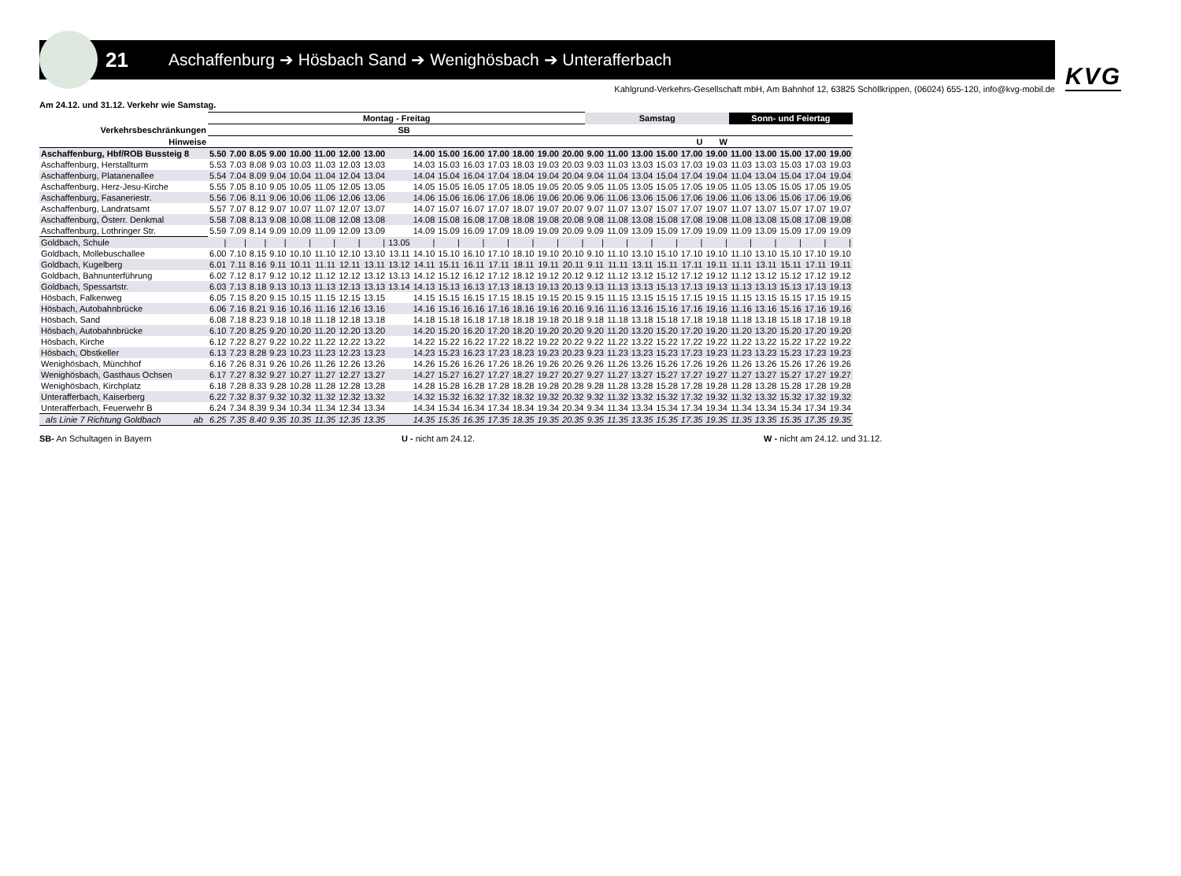21
Aschaffenburg ➔ Hösbach Sand ➔ Wenighösbach ➔ Unterafferbach
KVG
Kahlgrund-Verkehrs-Gesellschaft mbH, Am Bahnhof 12, 63825 Schöllkrippen, (06024) 655-120, info@kvg-mobil.de
Am 24.12. und 31.12. Verkehr wie Samstag.
| | Montag - Freitag | | | | | | | | | | | | | | | | Samstag | | | | | | Sonn- und Feiertag | | | | |
| --- | --- | --- | --- | --- | --- | --- | --- | --- | --- | --- | --- | --- | --- | --- | --- | --- | --- | --- | --- | --- | --- | --- | --- | --- | --- | --- | --- |
| Verkehrsbeschränkungen | | | | | | | | | SB | | | | | | | | | | | | | | | | | | |
| Hinweise | | | | | | | | | | | | | | | | | | | | | U | W | | | | | |
| Aschaffenburg, Hbf/ROB Bussteig 8 | 5.50 | 7.00 | 8.05 | 9.00 | 10.00 | 11.00 | 12.00 | 13.00 | | 14.00 | 15.00 | 16.00 | 17.00 | 18.00 | 19.00 | 20.00 | 9.00 | 11.00 | 13.00 | 15.00 | 17.00 | 19.00 | 11.00 | 13.00 | 15.00 | 17.00 | 19.00 |
| Aschaffenburg, Herstallturm | 5.53 | 7.03 | 8.08 | 9.03 | 10.03 | 11.03 | 12.03 | 13.03 | | 14.03 | 15.03 | 16.03 | 17.03 | 18.03 | 19.03 | 20.03 | 9.03 | 11.03 | 13.03 | 15.03 | 17.03 | 19.03 | 11.03 | 13.03 | 15.03 | 17.03 | 19.03 |
| Aschaffenburg, Platanenallee | 5.54 | 7.04 | 8.09 | 9.04 | 10.04 | 11.04 | 12.04 | 13.04 | | 14.04 | 15.04 | 16.04 | 17.04 | 18.04 | 19.04 | 20.04 | 9.04 | 11.04 | 13.04 | 15.04 | 17.04 | 19.04 | 11.04 | 13.04 | 15.04 | 17.04 | 19.04 |
| Aschaffenburg, Herz-Jesu-Kirche | 5.55 | 7.05 | 8.10 | 9.05 | 10.05 | 11.05 | 12.05 | 13.05 | | 14.05 | 15.05 | 16.05 | 17.05 | 18.05 | 19.05 | 20.05 | 9.05 | 11.05 | 13.05 | 15.05 | 17.05 | 19.05 | 11.05 | 13.05 | 15.05 | 17.05 | 19.05 |
| Aschaffenburg, Fasaneriestr. | 5.56 | 7.06 | 8.11 | 9.06 | 10.06 | 11.06 | 12.06 | 13.06 | | 14.06 | 15.06 | 16.06 | 17.06 | 18.06 | 19.06 | 20.06 | 9.06 | 11.06 | 13.06 | 15.06 | 17.06 | 19.06 | 11.06 | 13.06 | 15.06 | 17.06 | 19.06 |
| Aschaffenburg, Landratsamt | 5.57 | 7.07 | 8.12 | 9.07 | 10.07 | 11.07 | 12.07 | 13.07 | | 14.07 | 15.07 | 16.07 | 17.07 | 18.07 | 19.07 | 20.07 | 9.07 | 11.07 | 13.07 | 15.07 | 17.07 | 19.07 | 11.07 | 13.07 | 15.07 | 17.07 | 19.07 |
| Aschaffenburg, Österr. Denkmal | 5.58 | 7.08 | 8.13 | 9.08 | 10.08 | 11.08 | 12.08 | 13.08 | | 14.08 | 15.08 | 16.08 | 17.08 | 18.08 | 19.08 | 20.08 | 9.08 | 11.08 | 13.08 | 15.08 | 17.08 | 19.08 | 11.08 | 13.08 | 15.08 | 17.08 | 19.08 |
| Aschaffenburg, Lothringer Str. | 5.59 | 7.09 | 8.14 | 9.09 | 10.09 | 11.09 | 12.09 | 13.09 | | 14.09 | 15.09 | 16.09 | 17.09 | 18.09 | 19.09 | 20.09 | 9.09 | 11.09 | 13.09 | 15.09 | 17.09 | 19.09 | 11.09 | 13.09 | 15.09 | 17.09 | 19.09 |
| Goldbach, Schule | / | / | / | / | / | / | / | / | 13.05 | / | / | / | / | / | / | / | / | / | / | / | / | / | / | / | / | / | / |
| Goldbach, Mollebuschallee | 6.00 | 7.10 | 8.15 | 9.10 | 10.10 | 11.10 | 12.10 | 13.10 | 13.11 | 14.10 | 15.10 | 16.10 | 17.10 | 18.10 | 19.10 | 20.10 | 9.10 | 11.10 | 13.10 | 15.10 | 17.10 | 19.10 | 11.10 | 13.10 | 15.10 | 17.10 | 19.10 |
| Goldbach, Kugelberg | 6.01 | 7.11 | 8.16 | 9.11 | 10.11 | 11.11 | 12.11 | 13.11 | 13.12 | 14.11 | 15.11 | 16.11 | 17.11 | 18.11 | 19.11 | 20.11 | 9.11 | 11.11 | 13.11 | 15.11 | 17.11 | 19.11 | 11.11 | 13.11 | 15.11 | 17.11 | 19.11 |
| Goldbach, Bahnunterführung | 6.02 | 7.12 | 8.17 | 9.12 | 10.12 | 11.12 | 12.12 | 13.12 | 13.13 | 14.12 | 15.12 | 16.12 | 17.12 | 18.12 | 19.12 | 20.12 | 9.12 | 11.12 | 13.12 | 15.12 | 17.12 | 19.12 | 11.12 | 13.12 | 15.12 | 17.12 | 19.12 |
| Goldbach, Spessartstr. | 6.03 | 7.13 | 8.18 | 9.13 | 10.13 | 11.13 | 12.13 | 13.13 | 13.14 | 14.13 | 15.13 | 16.13 | 17.13 | 18.13 | 19.13 | 20.13 | 9.13 | 11.13 | 13.13 | 15.13 | 17.13 | 19.13 | 11.13 | 13.13 | 15.13 | 17.13 | 19.13 |
| Hösbach, Falkenweg | 6.05 | 7.15 | 8.20 | 9.15 | 10.15 | 11.15 | 12.15 | 13.15 | | 14.15 | 15.15 | 16.15 | 17.15 | 18.15 | 19.15 | 20.15 | 9.15 | 11.15 | 13.15 | 15.15 | 17.15 | 19.15 | 11.15 | 13.15 | 15.15 | 17.15 | 19.15 |
| Hösbach, Autobahnbrücke | 6.06 | 7.16 | 8.21 | 9.16 | 10.16 | 11.16 | 12.16 | 13.16 | | 14.16 | 15.16 | 16.16 | 17.16 | 18.16 | 19.16 | 20.16 | 9.16 | 11.16 | 13.16 | 15.16 | 17.16 | 19.16 | 11.16 | 13.16 | 15.16 | 17.16 | 19.16 |
| Hösbach, Sand | 6.08 | 7.18 | 8.23 | 9.18 | 10.18 | 11.18 | 12.18 | 13.18 | | 14.18 | 15.18 | 16.18 | 17.18 | 18.18 | 19.18 | 20.18 | 9.18 | 11.18 | 13.18 | 15.18 | 17.18 | 19.18 | 11.18 | 13.18 | 15.18 | 17.18 | 19.18 |
| Hösbach, Autobahnbrücke | 6.10 | 7.20 | 8.25 | 9.20 | 10.20 | 11.20 | 12.20 | 13.20 | | 14.20 | 15.20 | 16.20 | 17.20 | 18.20 | 19.20 | 20.20 | 9.20 | 11.20 | 13.20 | 15.20 | 17.20 | 19.20 | 11.20 | 13.20 | 15.20 | 17.20 | 19.20 |
| Hösbach, Kirche | 6.12 | 7.22 | 8.27 | 9.22 | 10.22 | 11.22 | 12.22 | 13.22 | | 14.22 | 15.22 | 16.22 | 17.22 | 18.22 | 19.22 | 20.22 | 9.22 | 11.22 | 13.22 | 15.22 | 17.22 | 19.22 | 11.22 | 13.22 | 15.22 | 17.22 | 19.22 |
| Hösbach, Obstkeller | 6.13 | 7.23 | 8.28 | 9.23 | 10.23 | 11.23 | 12.23 | 13.23 | | 14.23 | 15.23 | 16.23 | 17.23 | 18.23 | 19.23 | 20.23 | 9.23 | 11.23 | 13.23 | 15.23 | 17.23 | 19.23 | 11.23 | 13.23 | 15.23 | 17.23 | 19.23 |
| Wenighösbach, Münchhof | 6.16 | 7.26 | 8.31 | 9.26 | 10.26 | 11.26 | 12.26 | 13.26 | | 14.26 | 15.26 | 16.26 | 17.26 | 18.26 | 19.26 | 20.26 | 9.26 | 11.26 | 13.26 | 15.26 | 17.26 | 19.26 | 11.26 | 13.26 | 15.26 | 17.26 | 19.26 |
| Wenighösbach, Gasthaus Ochsen | 6.17 | 7.27 | 8.32 | 9.27 | 10.27 | 11.27 | 12.27 | 13.27 | | 14.27 | 15.27 | 16.27 | 17.27 | 18.27 | 19.27 | 20.27 | 9.27 | 11.27 | 13.27 | 15.27 | 17.27 | 19.27 | 11.27 | 13.27 | 15.27 | 17.27 | 19.27 |
| Wenighösbach, Kirchplatz | 6.18 | 7.28 | 8.33 | 9.28 | 10.28 | 11.28 | 12.28 | 13.28 | | 14.28 | 15.28 | 16.28 | 17.28 | 18.28 | 19.28 | 20.28 | 9.28 | 11.28 | 13.28 | 15.28 | 17.28 | 19.28 | 11.28 | 13.28 | 15.28 | 17.28 | 19.28 |
| Unterafferbach, Kaiserberg | 6.22 | 7.32 | 8.37 | 9.32 | 10.32 | 11.32 | 12.32 | 13.32 | | 14.32 | 15.32 | 16.32 | 17.32 | 18.32 | 19.32 | 20.32 | 9.32 | 11.32 | 13.32 | 15.32 | 17.32 | 19.32 | 11.32 | 13.32 | 15.32 | 17.32 | 19.32 |
| Unterafferbach, Feuerwehr B | 6.24 | 7.34 | 8.39 | 9.34 | 10.34 | 11.34 | 12.34 | 13.34 | | 14.34 | 15.34 | 16.34 | 17.34 | 18.34 | 19.34 | 20.34 | 9.34 | 11.34 | 13.34 | 15.34 | 17.34 | 19.34 | 11.34 | 13.34 | 15.34 | 17.34 | 19.34 |
| als Linie 7 Richtung Goldbach ab | 6.25 | 7.35 | 8.40 | 9.35 | 10.35 | 11.35 | 12.35 | 13.35 | | 14.35 | 15.35 | 16.35 | 17.35 | 18.35 | 19.35 | 20.35 | 9.35 | 11.35 | 13.35 | 15.35 | 17.35 | 19.35 | 11.35 | 13.35 | 15.35 | 17.35 | 19.35 |
SB- An Schultagen in Bayern U - nicht am 24.12. W - nicht am 24.12. und 31.12.